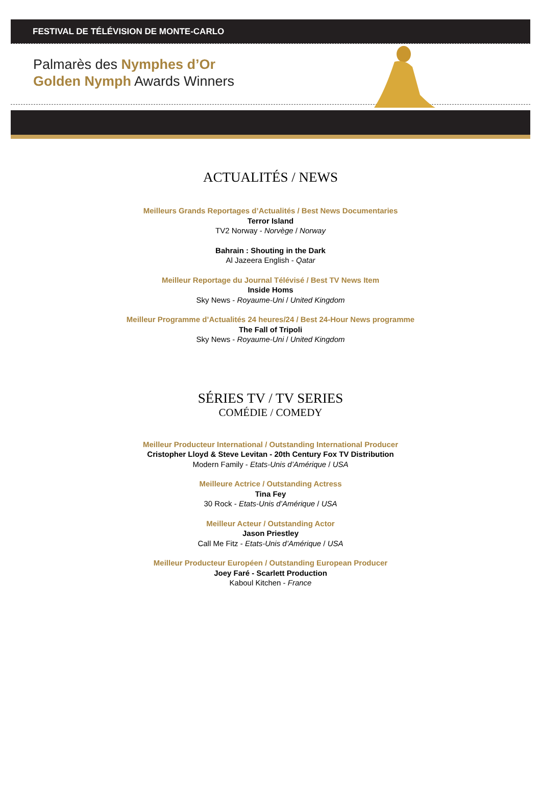FESTIVAL DE TÉLÉVISION DE MONTE-CARLO
Palmarès des Nymphes d’Or
Golden Nymph Awards Winners
ACTUALITÉS / NEWS
Meilleurs Grands Reportages d’Actualités / Best News Documentaries
Terror Island
TV2 Norway - Norvège / Norway
Bahrain : Shouting in the Dark
Al Jazeera English - Qatar
Meilleur Reportage du Journal Télévisé / Best TV News Item
Inside Homs
Sky News - Royaume-Uni / United Kingdom
Meilleur Programme d’Actualités 24 heures/24 / Best 24-Hour News programme
The Fall of Tripoli
Sky News - Royaume-Uni / United Kingdom
SÉRIES TV / TV SERIES
COMÉDIE / COMEDY
Meilleur Producteur International / Outstanding International Producer
Cristopher Lloyd & Steve Levitan - 20th Century Fox TV Distribution
Modern Family - Etats-Unis d’Amérique / USA
Meilleure Actrice / Outstanding Actress
Tina Fey
30 Rock - Etats-Unis d’Amérique / USA
Meilleur Acteur / Outstanding Actor
Jason Priestley
Call Me Fitz - Etats-Unis d’Amérique / USA
Meilleur Producteur Européen / Outstanding European Producer
Joey Faré - Scarlett Production
Kaboul Kitchen - France